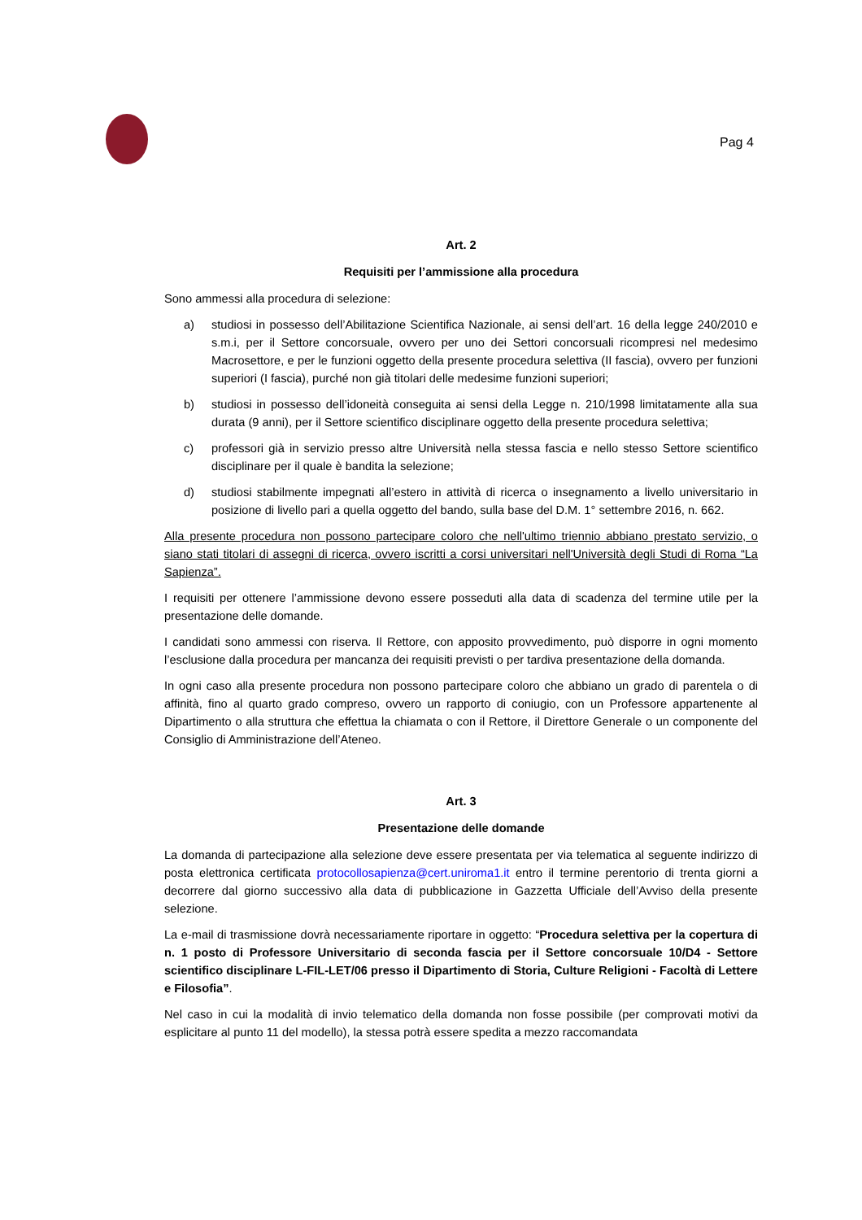Pag 4
Art. 2
Requisiti per l’ammissione alla procedura
Sono ammessi alla procedura di selezione:
a) studiosi in possesso dell’Abilitazione Scientifica Nazionale, ai sensi dell’art. 16 della legge 240/2010 e s.m.i, per il Settore concorsuale, ovvero per uno dei Settori concorsuali ricompresi nel medesimo Macrosettore, e per le funzioni oggetto della presente procedura selettiva (II fascia), ovvero per funzioni superiori (I fascia), purché non già titolari delle medesime funzioni superiori;
b) studiosi in possesso dell’idoneità conseguita ai sensi della Legge n. 210/1998 limitatamente alla sua durata (9 anni), per il Settore scientifico disciplinare oggetto della presente procedura selettiva;
c) professori già in servizio presso altre Università nella stessa fascia e nello stesso Settore scientifico disciplinare per il quale è bandita la selezione;
d) studiosi stabilmente impegnati all’estero in attività di ricerca o insegnamento a livello universitario in posizione di livello pari a quella oggetto del bando, sulla base del D.M. 1° settembre 2016, n. 662.
Alla presente procedura non possono partecipare coloro che nell'ultimo triennio abbiano prestato servizio, o siano stati titolari di assegni di ricerca, ovvero iscritti a corsi universitari nell'Università degli Studi di Roma “La Sapienza”.
I requisiti per ottenere l’ammissione devono essere posseduti alla data di scadenza del termine utile per la presentazione delle domande.
I candidati sono ammessi con riserva. Il Rettore, con apposito provvedimento, può disporre in ogni momento l’esclusione dalla procedura per mancanza dei requisiti previsti o per tardiva presentazione della domanda.
In ogni caso alla presente procedura non possono partecipare coloro che abbiano un grado di parentela o di affinità, fino al quarto grado compreso, ovvero un rapporto di coniugio, con un Professore appartenente al Dipartimento o alla struttura che effettua la chiamata o con il Rettore, il Direttore Generale o un componente del Consiglio di Amministrazione dell’Ateneo.
Art. 3
Presentazione delle domande
La domanda di partecipazione alla selezione deve essere presentata per via telematica al seguente indirizzo di posta elettronica certificata protocollosapienza@cert.uniroma1.it entro il termine perentorio di trenta giorni a decorrere dal giorno successivo alla data di pubblicazione in Gazzetta Ufficiale dell’Avviso della presente selezione.
La e-mail di trasmissione dovrà necessariamente riportare in oggetto: “Procedura selettiva per la copertura di n. 1 posto di Professore Universitario di seconda fascia per il Settore concorsuale 10/D4 - Settore scientifico disciplinare L-FIL-LET/06 presso il Dipartimento di Storia, Culture Religioni - Facoltà di Lettere e Filosofia”.
Nel caso in cui la modalità di invio telematico della domanda non fosse possibile (per comprovati motivi da esplicitare al punto 11 del modello), la stessa potrà essere spedita a mezzo raccomandata